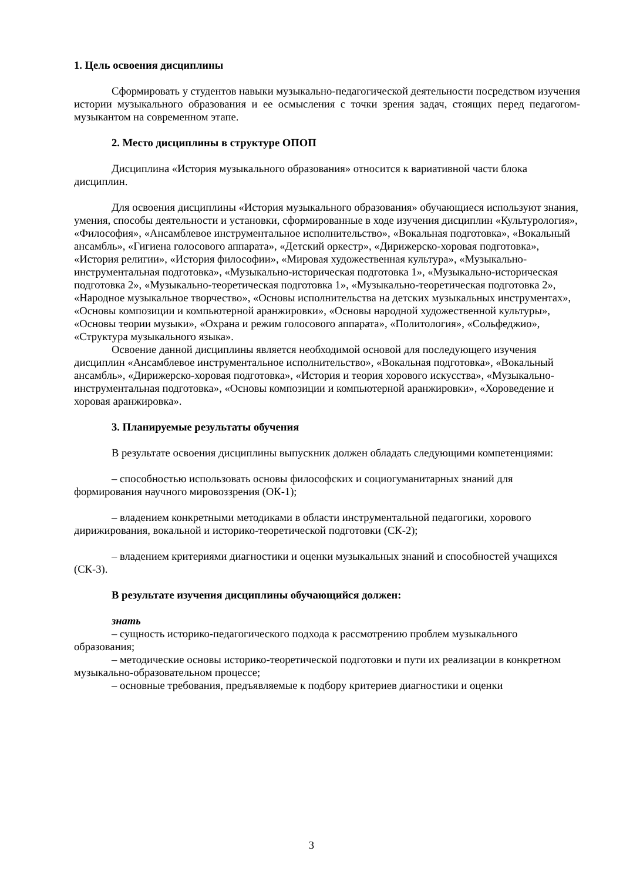1. Цель освоения дисциплины
Сформировать у студентов навыки музыкально-педагогической деятельности посредством изучения истории музыкального образования и ее осмысления с точки зрения задач, стоящих перед педагогом-музыкантом на современном этапе.
2. Место дисциплины в структуре ОПОП
Дисциплина «История музыкального образования» относится к вариативной части блока дисциплин.
Для освоения дисциплины «История музыкального образования» обучающиеся используют знания, умения, способы деятельности и установки, сформированные в ходе изучения дисциплин «Культурология», «Философия», «Ансамблевое инструментальное исполнительство», «Вокальная подготовка», «Вокальный ансамбль», «Гигиена голосового аппарата», «Детский оркестр», «Дирижерско-хоровая подготовка», «История религии», «История философии», «Мировая художественная культура», «Музыкально-инструментальная подготовка», «Музыкально-историческая подготовка 1», «Музыкально-историческая подготовка 2», «Музыкально-теоретическая подготовка 1», «Музыкально-теоретическая подготовка 2», «Народное музыкальное творчество», «Основы исполнительства на детских музыкальных инструментах», «Основы композиции и компьютерной аранжировки», «Основы народной художественной культуры», «Основы теории музыки», «Охрана и режим голосового аппарата», «Политология», «Сольфеджио», «Структура музыкального языка».
Освоение данной дисциплины является необходимой основой для последующего изучения дисциплин «Ансамблевое инструментальное исполнительство», «Вокальная подготовка», «Вокальный ансамбль», «Дирижерско-хоровая подготовка», «История и теория хорового искусства», «Музыкально-инструментальная подготовка», «Основы композиции и компьютерной аранжировки», «Хороведение и хоровая аранжировка».
3. Планируемые результаты обучения
В результате освоения дисциплины выпускник должен обладать следующими компетенциями:
– способностью использовать основы философских и социогуманитарных знаний для формирования научного мировоззрения (ОК-1);
– владением конкретными методиками в области инструментальной педагогики, хорового дирижирования, вокальной и историко-теоретической подготовки (СК-2);
– владением критериями диагностики и оценки музыкальных знаний и способностей учащихся (СК-3).
В результате изучения дисциплины обучающийся должен:
знать
– сущность историко-педагогического подхода к рассмотрению проблем музыкального образования;
– методические основы историко-теоретической подготовки и пути их реализации в конкретном музыкально-образовательном процессе;
– основные требования, предъявляемые к подбору критериев диагностики и оценки
3